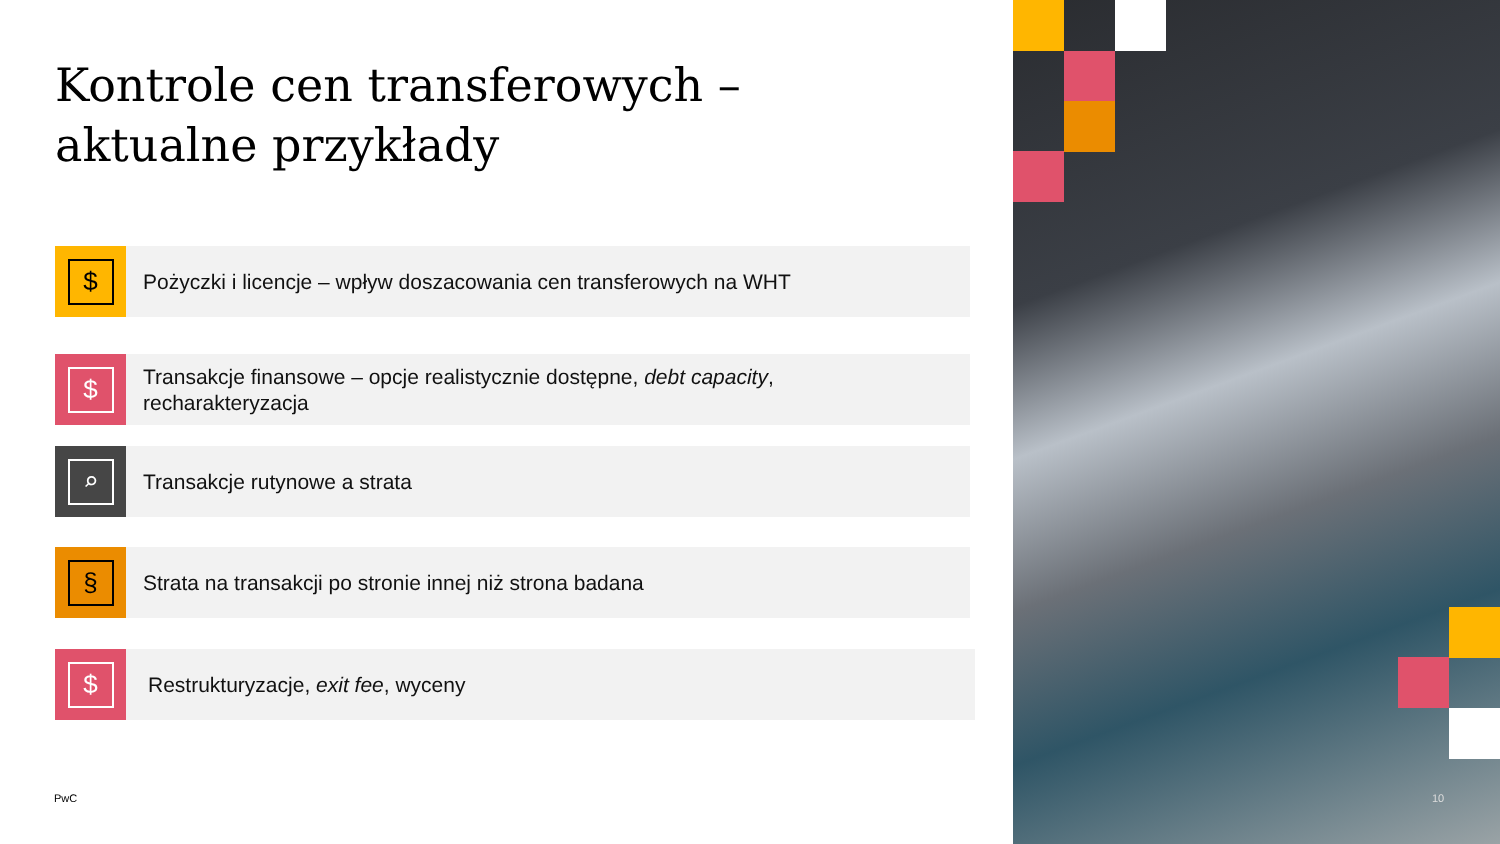Kontrole cen transferowych – aktualne przykłady
$
Pożyczki i licencje – wpływ doszacowania cen transferowych na WHT
$
Transakcje finansowe – opcje realistycznie dostępne, debt capacity,
recharakteryzacja
⌕
Transakcje rutynowe a strata
§
Strata na transakcji po stronie innej niż strona badana
$
Restrukturyzacje, exit fee, wyceny
PwC 10